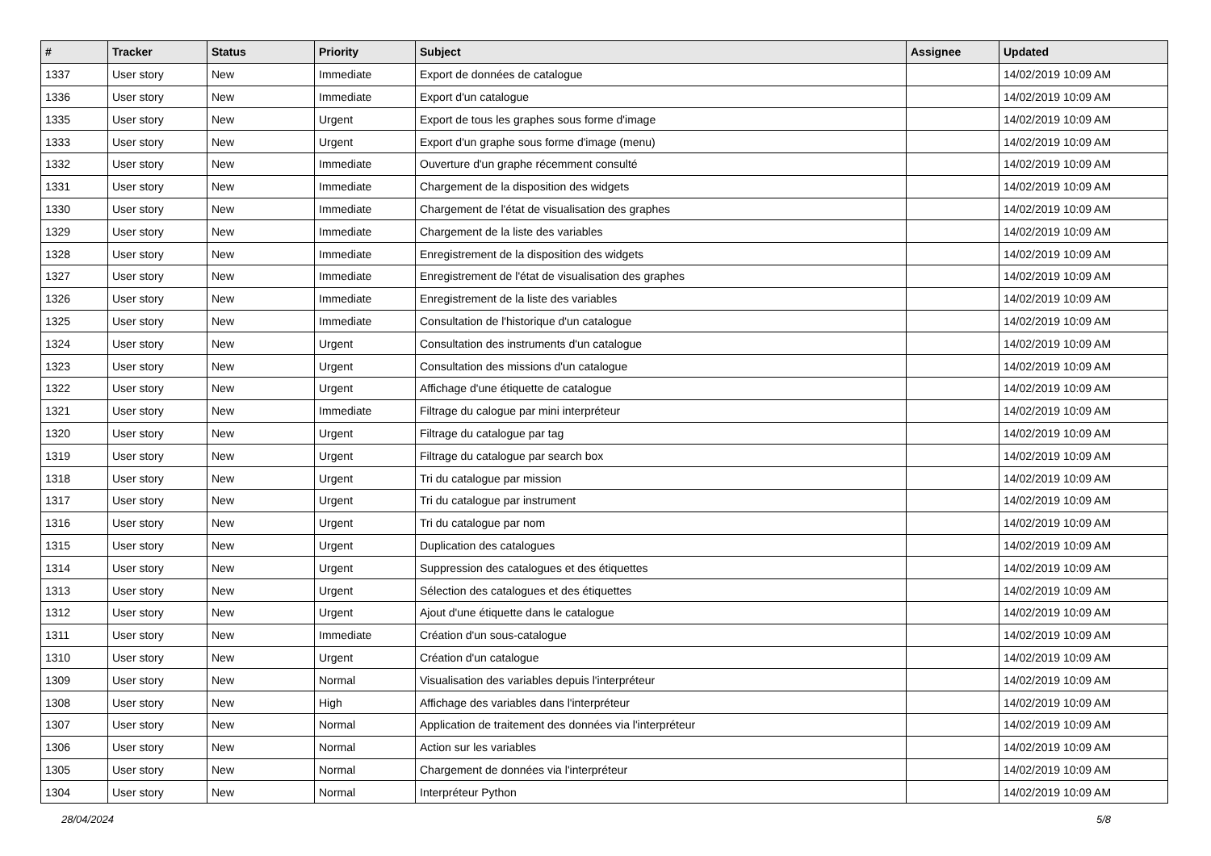| # | Tracker | Status | Priority | Subject | Assignee | Updated |
| --- | --- | --- | --- | --- | --- | --- |
| 1337 | User story | New | Immediate | Export de données de catalogue | | 14/02/2019 10:09 AM |
| 1336 | User story | New | Immediate | Export d'un catalogue | | 14/02/2019 10:09 AM |
| 1335 | User story | New | Urgent | Export de tous les graphes sous forme d'image | | 14/02/2019 10:09 AM |
| 1333 | User story | New | Urgent | Export d'un graphe sous forme d'image (menu) | | 14/02/2019 10:09 AM |
| 1332 | User story | New | Immediate | Ouverture d'un graphe récemment consulté | | 14/02/2019 10:09 AM |
| 1331 | User story | New | Immediate | Chargement de la disposition des widgets | | 14/02/2019 10:09 AM |
| 1330 | User story | New | Immediate | Chargement de l'état de visualisation des graphes | | 14/02/2019 10:09 AM |
| 1329 | User story | New | Immediate | Chargement de la liste des variables | | 14/02/2019 10:09 AM |
| 1328 | User story | New | Immediate | Enregistrement de la disposition des widgets | | 14/02/2019 10:09 AM |
| 1327 | User story | New | Immediate | Enregistrement de l'état de visualisation des graphes | | 14/02/2019 10:09 AM |
| 1326 | User story | New | Immediate | Enregistrement de la liste des variables | | 14/02/2019 10:09 AM |
| 1325 | User story | New | Immediate | Consultation de l'historique d'un catalogue | | 14/02/2019 10:09 AM |
| 1324 | User story | New | Urgent | Consultation des instruments d'un catalogue | | 14/02/2019 10:09 AM |
| 1323 | User story | New | Urgent | Consultation des missions d'un catalogue | | 14/02/2019 10:09 AM |
| 1322 | User story | New | Urgent | Affichage d'une étiquette de catalogue | | 14/02/2019 10:09 AM |
| 1321 | User story | New | Immediate | Filtrage du calogue par mini interpréteur | | 14/02/2019 10:09 AM |
| 1320 | User story | New | Urgent | Filtrage du catalogue par tag | | 14/02/2019 10:09 AM |
| 1319 | User story | New | Urgent | Filtrage du catalogue par search box | | 14/02/2019 10:09 AM |
| 1318 | User story | New | Urgent | Tri du catalogue par mission | | 14/02/2019 10:09 AM |
| 1317 | User story | New | Urgent | Tri du catalogue par instrument | | 14/02/2019 10:09 AM |
| 1316 | User story | New | Urgent | Tri du catalogue par nom | | 14/02/2019 10:09 AM |
| 1315 | User story | New | Urgent | Duplication des catalogues | | 14/02/2019 10:09 AM |
| 1314 | User story | New | Urgent | Suppression des catalogues et des étiquettes | | 14/02/2019 10:09 AM |
| 1313 | User story | New | Urgent | Sélection des catalogues et des étiquettes | | 14/02/2019 10:09 AM |
| 1312 | User story | New | Urgent | Ajout d'une étiquette dans le catalogue | | 14/02/2019 10:09 AM |
| 1311 | User story | New | Immediate | Création d'un sous-catalogue | | 14/02/2019 10:09 AM |
| 1310 | User story | New | Urgent | Création d'un catalogue | | 14/02/2019 10:09 AM |
| 1309 | User story | New | Normal | Visualisation des variables depuis l'interpréteur | | 14/02/2019 10:09 AM |
| 1308 | User story | New | High | Affichage des variables dans l'interpréteur | | 14/02/2019 10:09 AM |
| 1307 | User story | New | Normal | Application de traitement des données via l'interpréteur | | 14/02/2019 10:09 AM |
| 1306 | User story | New | Normal | Action sur les variables | | 14/02/2019 10:09 AM |
| 1305 | User story | New | Normal | Chargement de données via l'interpréteur | | 14/02/2019 10:09 AM |
| 1304 | User story | New | Normal | Interpréteur Python | | 14/02/2019 10:09 AM |
28/04/2024 5/8